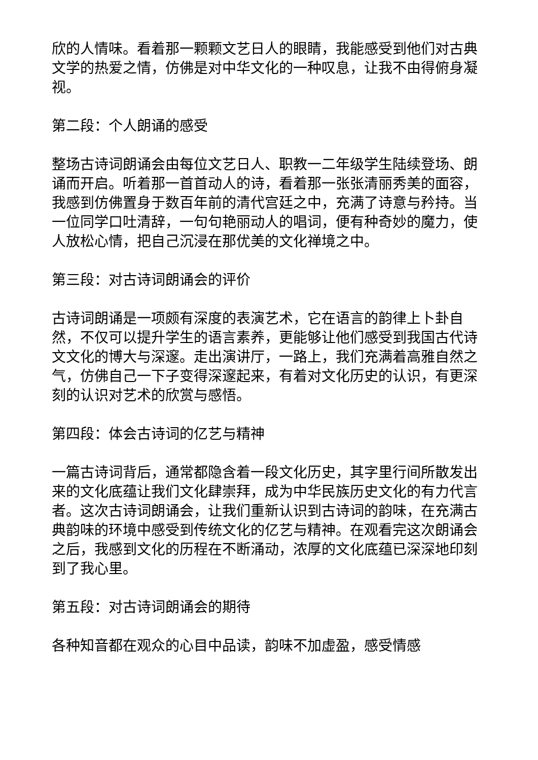欣的人情味。看着那一颗颗文艺日人的眼睛，我能感受到他们对古典文学的热爱之情，仿佛是对中华文化的一种叹息，让我不由得俯身凝视。
第二段：个人朗诵的感受
整场古诗词朗诵会由每位文艺日人、职教一二年级学生陆续登场、朗诵而开启。听着那一首首动人的诗，看着那一张张清丽秀美的面容，我感到仿佛置身于数百年前的清代宫廷之中，充满了诗意与矜持。当一位同学口吐清辞，一句句艳丽动人的唱词，便有种奇妙的魔力，使人放松心情，把自己沉浸在那优美的文化禅境之中。
第三段：对古诗词朗诵会的评价
古诗词朗诵是一项颇有深度的表演艺术，它在语言的韵律上卜卦自然，不仅可以提升学生的语言素养，更能够让他们感受到我国古代诗文文化的博大与深邃。走出演讲厅，一路上，我们充满着高雅自然之气，仿佛自己一下子变得深邃起来，有着对文化历史的认识，有更深刻的认识对艺术的欣赏与感悟。
第四段：体会古诗词的亿艺与精神
一篇古诗词背后，通常都隐含着一段文化历史，其字里行间所散发出来的文化底蕴让我们文化肆崇拜，成为中华民族历史文化的有力代言者。这次古诗词朗诵会，让我们重新认识到古诗词的韵味，在充满古典韵味的环境中感受到传统文化的亿艺与精神。在观看完这次朗诵会之后，我感到文化的历程在不断涌动，浓厚的文化底蕴已深深地印刻到了我心里。
第五段：对古诗词朗诵会的期待
各种知音都在观众的心目中品读，韵味不加虚盈，感受情感